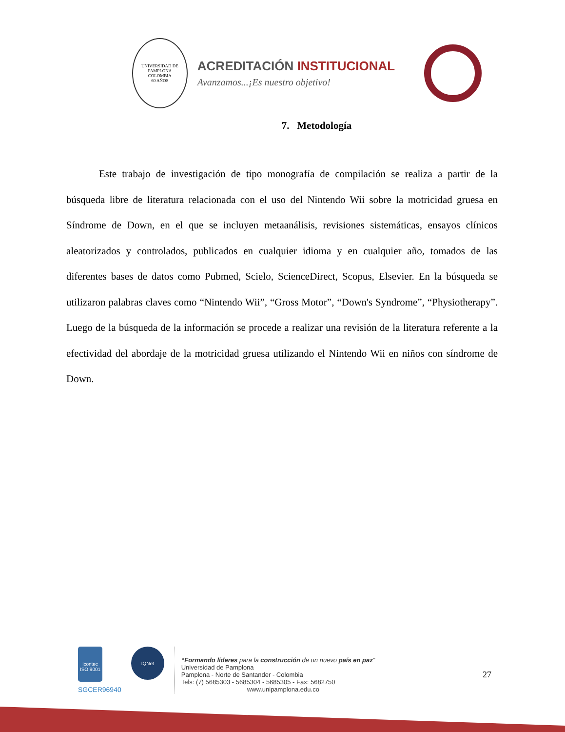UNIVERSIDAD DE PAMPLONA
COLOMBIA
60 AÑOS
ACREDITACIÓN INSTITUCIONAL
Avanzamos...¡Es nuestro objetivo!
7. Metodología
Este trabajo de investigación de tipo monografía de compilación se realiza a partir de la búsqueda libre de literatura relacionada con el uso del Nintendo Wii sobre la motricidad gruesa en Síndrome de Down, en el que se incluyen metaanálisis, revisiones sistemáticas, ensayos clínicos aleatorizados y controlados, publicados en cualquier idioma y en cualquier año, tomados de las diferentes bases de datos como Pubmed, Scielo, ScienceDirect, Scopus, Elsevier. En la búsqueda se utilizaron palabras claves como “Nintendo Wii”, “Gross Motor”, “Down's Syndrome”, “Physiotherapy”. Luego de la búsqueda de la información se procede a realizar una revisión de la literatura referente a la efectividad del abordaje de la motricidad gruesa utilizando el Nintendo Wii en niños con síndrome de Down.
icontec
ISO 9001
SGCER96940
IQNet
“Formando líderes para la construcción de un nuevo país en paz”
Universidad de Pamplona
Pamplona - Norte de Santander - Colombia
Tels: (7) 5685303 - 5685304 - 5685305 - Fax: 5682750
www.unipamplona.edu.co
27